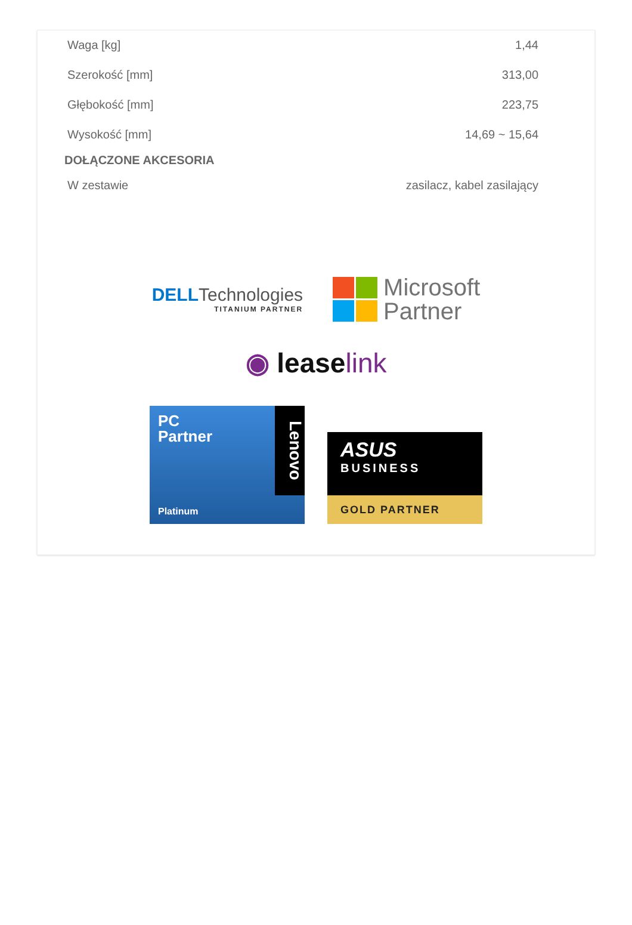| Waga [kg] | 1,44 |
| Szerokość [mm] | 313,00 |
| Głębokość [mm] | 223,75 |
| Wysokość [mm] | 14,69 ~ 15,64 |
| DOŁĄCZONE AKCESORIA | |
| W zestawie | zasilacz, kabel zasilający |
DELLTechnologies
TITANIUM PARTNER
Microsoft
Partner
◉ leaselink
PC
Partner
Lenovo
Platinum
ASUS
BUSINESS
GOLD PARTNER